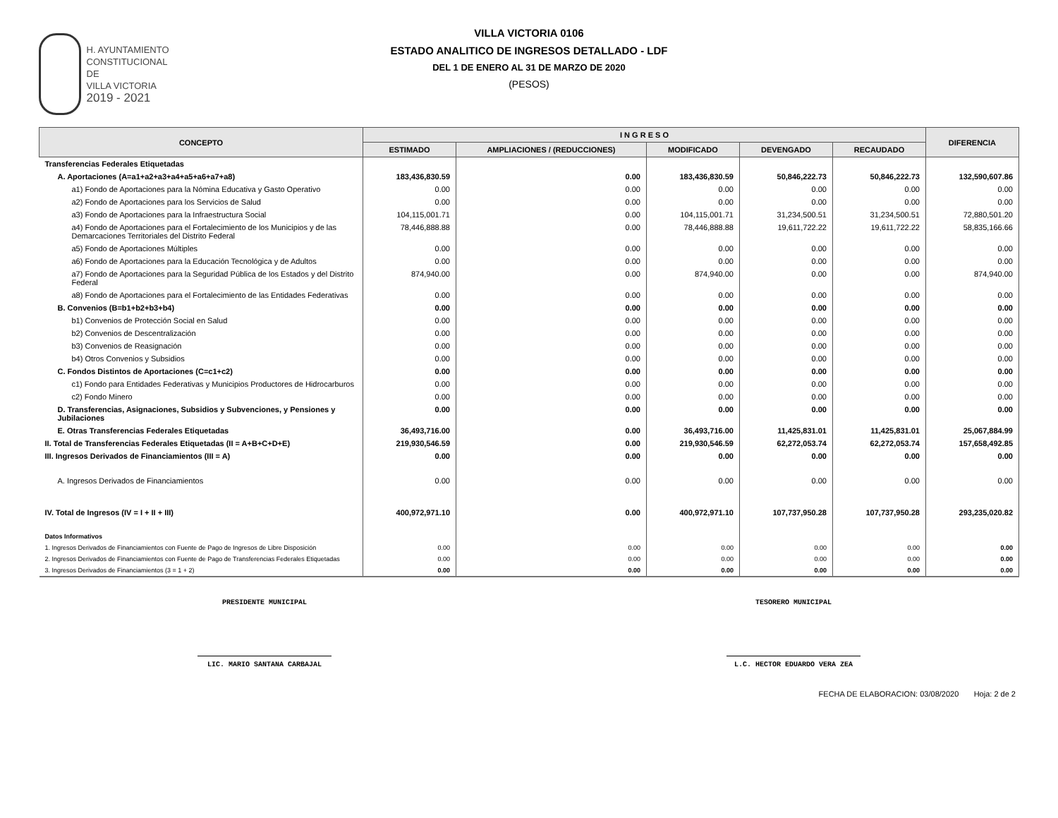H. AYUNTAMIENTO
CONSTITUCIONAL DE
VILLA VICTORIA
2019 - 2021
VILLA VICTORIA 0106
ESTADO ANALITICO DE INGRESOS DETALLADO - LDF
DEL 1 DE ENERO AL 31 DE MARZO DE 2020
(PESOS)
| CONCEPTO | I N G R E S O | | | | | DIFERENCIA |
| --- | --- | --- | --- | --- | --- | --- |
| | ESTIMADO | AMPLIACIONES / (REDUCCIONES) | MODIFICADO | DEVENGADO | RECAUDADO | |
| Transferencias Federales Etiquetadas | | | | | | |
| A. Aportaciones (A=a1+a2+a3+a4+a5+a6+a7+a8) | 183,436,830.59 | 0.00 | 183,436,830.59 | 50,846,222.73 | 50,846,222.73 | 132,590,607.86 |
| a1) Fondo de Aportaciones para la Nómina Educativa y Gasto Operativo | 0.00 | 0.00 | 0.00 | 0.00 | 0.00 | 0.00 |
| a2) Fondo de Aportaciones para los Servicios de Salud | 0.00 | 0.00 | 0.00 | 0.00 | 0.00 | 0.00 |
| a3) Fondo de Aportaciones para la Infraestructura Social | 104,115,001.71 | 0.00 | 104,115,001.71 | 31,234,500.51 | 31,234,500.51 | 72,880,501.20 |
| a4) Fondo de Aportaciones para el Fortalecimiento de los Municipios y de las Demarcaciones Territoriales del Distrito Federal | 78,446,888.88 | 0.00 | 78,446,888.88 | 19,611,722.22 | 19,611,722.22 | 58,835,166.66 |
| a5) Fondo de Aportaciones Múltiples | 0.00 | 0.00 | 0.00 | 0.00 | 0.00 | 0.00 |
| a6) Fondo de Aportaciones para la Educación Tecnológica y de Adultos | 0.00 | 0.00 | 0.00 | 0.00 | 0.00 | 0.00 |
| a7) Fondo de Aportaciones para la Seguridad Pública de los Estados y del Distrito Federal | 874,940.00 | 0.00 | 874,940.00 | 0.00 | 0.00 | 874,940.00 |
| a8) Fondo de Aportaciones para el Fortalecimiento de las Entidades Federativas | 0.00 | 0.00 | 0.00 | 0.00 | 0.00 | 0.00 |
| B. Convenios (B=b1+b2+b3+b4) | 0.00 | 0.00 | 0.00 | 0.00 | 0.00 | 0.00 |
| b1) Convenios de Protección Social en Salud | 0.00 | 0.00 | 0.00 | 0.00 | 0.00 | 0.00 |
| b2) Convenios de Descentralización | 0.00 | 0.00 | 0.00 | 0.00 | 0.00 | 0.00 |
| b3) Convenios de Reasignación | 0.00 | 0.00 | 0.00 | 0.00 | 0.00 | 0.00 |
| b4) Otros Convenios y Subsidios | 0.00 | 0.00 | 0.00 | 0.00 | 0.00 | 0.00 |
| C. Fondos Distintos de Aportaciones (C=c1+c2) | 0.00 | 0.00 | 0.00 | 0.00 | 0.00 | 0.00 |
| c1) Fondo para Entidades Federativas y Municipios Productores de Hidrocarburos | 0.00 | 0.00 | 0.00 | 0.00 | 0.00 | 0.00 |
| c2) Fondo Minero | 0.00 | 0.00 | 0.00 | 0.00 | 0.00 | 0.00 |
| D. Transferencias, Asignaciones, Subsidios y Subvenciones, y Pensiones y Jubilaciones | 0.00 | 0.00 | 0.00 | 0.00 | 0.00 | 0.00 |
| E. Otras Transferencias Federales Etiquetadas | 36,493,716.00 | 0.00 | 36,493,716.00 | 11,425,831.01 | 11,425,831.01 | 25,067,884.99 |
| II. Total de Transferencias Federales Etiquetadas (II = A+B+C+D+E) | 219,930,546.59 | 0.00 | 219,930,546.59 | 62,272,053.74 | 62,272,053.74 | 157,658,492.85 |
| III. Ingresos Derivados de Financiamientos (III = A) | 0.00 | 0.00 | 0.00 | 0.00 | 0.00 | 0.00 |
| A. Ingresos Derivados de Financiamientos | 0.00 | 0.00 | 0.00 | 0.00 | 0.00 | 0.00 |
| IV. Total de Ingresos (IV = I + II + III) | 400,972,971.10 | 0.00 | 400,972,971.10 | 107,737,950.28 | 107,737,950.28 | 293,235,020.82 |
| Datos Informativos | | | | | | |
| 1. Ingresos Derivados de Financiamientos con Fuente de Pago de Ingresos de Libre Disposición | 0.00 | 0.00 | 0.00 | 0.00 | 0.00 | 0.00 |
| 2. Ingresos Derivados de Financiamientos con Fuente de Pago de Transferencias Federales Etiquetadas | 0.00 | 0.00 | 0.00 | 0.00 | 0.00 | 0.00 |
| 3. Ingresos Derivados de Financiamientos (3 = 1 + 2) | 0.00 | 0.00 | 0.00 | 0.00 | 0.00 | 0.00 |
PRESIDENTE MUNICIPAL
LIC. MARIO SANTANA CARBAJAL
TESORERO MUNICIPAL
L.C. HECTOR EDUARDO VERA ZEA
FECHA DE ELABORACION: 03/08/2020 Hoja: 2 de 2